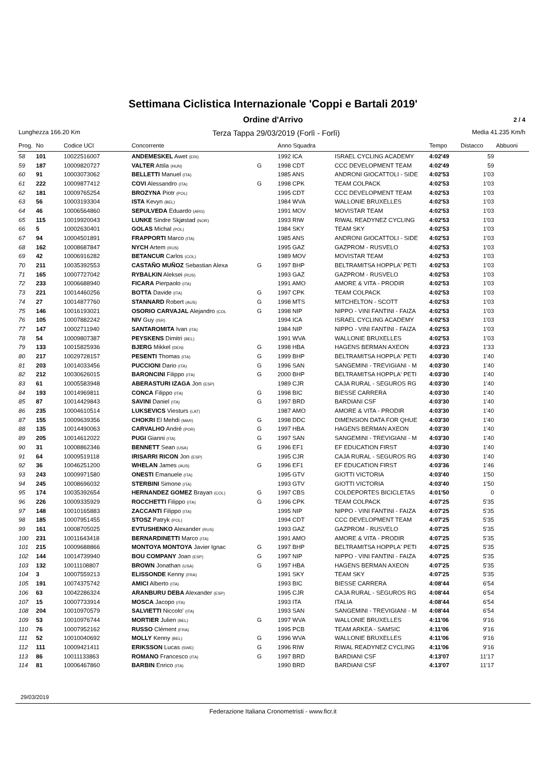Settimana Ciclistica Internazionale 'Coppi e Bartali 2019'
Ordine d'Arrivo 2 / 4
Lunghezza 166.20 Km Terza Tappa 29/03/2019 (Forlì - Forlì) Media 41.235 Km/h
| Prog. | No | Codice UCI | Concorrente | | Anno Squadra | | Tempo | Distacco | Abbuoni |
| --- | --- | --- | --- | --- | --- | --- | --- | --- | --- |
| 58 | 101 | 10022516007 | ANDEMESKEL Awet (ERI) | | 1992 ICA | ISRAEL CYCLING ACADEMY | 4:02'49 | 59 | |
| 59 | 187 | 10009820727 | VALTER Attila (HUN) | G | 1998 CDT | CCC DEVELOPMENT TEAM | 4:02'49 | 59 | |
| 60 | 91 | 10003073062 | BELLETTI Manuel (ITA) | | 1985 ANS | ANDRONI GIOCATTOLI - SIDE | 4:02'53 | 1'03 | |
| 61 | 222 | 10009877412 | COVI Alessandro (ITA) | G | 1998 CPK | TEAM COLPACK | 4:02'53 | 1'03 | |
| 62 | 181 | 10009765254 | BROZYNA Piotr (POL) | | 1995 CDT | CCC DEVELOPMENT TEAM | 4:02'53 | 1'03 | |
| 63 | 56 | 10003193304 | ISTA Kevyn (BEL) | | 1984 WVA | WALLONIE BRUXELLES | 4:02'53 | 1'03 | |
| 64 | 46 | 10006564860 | SEPULVEDA Eduardo (ARG) | | 1991 MOV | MOVISTAR TEAM | 4:02'53 | 1'03 | |
| 65 | 115 | 10019920043 | LUNKE Sindre Skjøstad (NOR) | | 1993 RIW | RIWAL READYNEZ CYCLING | 4:02'53 | 1'03 | |
| 66 | 5 | 10002630401 | GOLAS Michal (POL) | | 1984 SKY | TEAM SKY | 4:02'53 | 1'03 | |
| 67 | 94 | 10004501891 | FRAPPORTI Marco (ITA) | | 1985 ANS | ANDRONI GIOCATTOLI - SIDE | 4:02'53 | 1'03 | |
| 68 | 162 | 10008687847 | NYCH Artem (RUS) | | 1995 GAZ | GAZPROM - RUSVELO | 4:02'53 | 1'03 | |
| 69 | 42 | 10006916282 | BETANCUR Carlos (COL) | | 1989 MOV | MOVISTAR TEAM | 4:02'53 | 1'03 | |
| 70 | 211 | 10035392553 | CASTAÑO MUÑOZ Sebastian Alexa | G | 1997 BHP | BELTRAMITSA HOPPLA' PETI | 4:02'53 | 1'03 | |
| 71 | 165 | 10007727042 | RYBALKIN Aleksei (RUS) | | 1993 GAZ | GAZPROM - RUSVELO | 4:02'53 | 1'03 | |
| 72 | 233 | 10006688940 | FICARA Pierpaolo (ITA) | | 1991 AMO | AMORE & VITA - PRODIR | 4:02'53 | 1'03 | |
| 73 | 221 | 10014460256 | BOTTA Davide (ITA) | G | 1997 CPK | TEAM COLPACK | 4:02'53 | 1'03 | |
| 74 | 27 | 10014877760 | STANNARD Robert (AUS) | G | 1998 MTS | MITCHELTON - SCOTT | 4:02'53 | 1'03 | |
| 75 | 146 | 10016193021 | OSORIO CARVAJAL Alejandro (COL | G | 1998 NIP | NIPPO - VINI FANTINI - FAIZA | 4:02'53 | 1'03 | |
| 76 | 105 | 10007882242 | NIV Guy (ISR) | | 1994 ICA | ISRAEL CYCLING ACADEMY | 4:02'53 | 1'03 | |
| 77 | 147 | 10002711940 | SANTAROMITA Ivan (ITA) | | 1984 NIP | NIPPO - VINI FANTINI - FAIZA | 4:02'53 | 1'03 | |
| 78 | 54 | 10009807387 | PEYSKENS Dimitri (BEL) | | 1991 WVA | WALLONIE BRUXELLES | 4:02'53 | 1'03 | |
| 79 | 133 | 10015825936 | BJERG Mikkel (DEN) | G | 1998 HBA | HAGENS BERMAN AXEON | 4:03'23 | 1'33 | |
| 80 | 217 | 10029728157 | PESENTI Thomas (ITA) | G | 1999 BHP | BELTRAMITSA HOPPLA' PETI | 4:03'30 | 1'40 | |
| 81 | 203 | 10014033456 | PUCCIONI Dario (ITA) | G | 1996 SAN | SANGEMINI - TREVIGIANI - M | 4:03'30 | 1'40 | |
| 82 | 212 | 10030626015 | BARONCINI Filippo (ITA) | G | 2000 BHP | BELTRAMITSA HOPPLA' PETI | 4:03'30 | 1'40 | |
| 83 | 61 | 10005583948 | ABERASTURI IZAGA Jon (ESP) | | 1989 CJR | CAJA RURAL - SEGUROS RG | 4:03'30 | 1'40 | |
| 84 | 193 | 10014969811 | CONCA Filippo (ITA) | G | 1998 BIC | BIESSE CARRERA | 4:03'30 | 1'40 | |
| 85 | 87 | 10014429843 | SAVINI Daniel (ITA) | G | 1997 BRD | BARDIANI CSF | 4:03'30 | 1'40 | |
| 86 | 235 | 10004610514 | LUKSEVICS Viesturs (LAT) | | 1987 AMO | AMORE & VITA - PRODIR | 4:03'30 | 1'40 | |
| 87 | 155 | 10009639356 | CHOKRI El Mehdi (MAR) | G | 1998 DDC | DIMENSION DATA FOR QHUE | 4:03'30 | 1'40 | |
| 88 | 135 | 10014490063 | CARVALHO André (POR) | G | 1997 HBA | HAGENS BERMAN AXEON | 4:03'30 | 1'40 | |
| 89 | 205 | 10014612022 | PUGI Gianni (ITA) | G | 1997 SAN | SANGEMINI - TREVIGIANI - M | 4:03'30 | 1'40 | |
| 90 | 31 | 10008862346 | BENNETT Sean (USA) | G | 1996 EF1 | EF EDUCATION FIRST | 4:03'30 | 1'40 | |
| 91 | 64 | 10009519118 | IRISARRI RICON Jon (ESP) | | 1995 CJR | CAJA RURAL - SEGUROS RG | 4:03'30 | 1'40 | |
| 92 | 36 | 10046251200 | WHELAN James (AUS) | G | 1996 EF1 | EF EDUCATION FIRST | 4:03'36 | 1'46 | |
| 93 | 243 | 10009971580 | ONESTI Emanuele (ITA) | | 1995 GTV | GIOTTI VICTORIA | 4:03'40 | 1'50 | |
| 94 | 245 | 10008696032 | STERBINI Simone (ITA) | | 1993 GTV | GIOTTI VICTORIA | 4:03'40 | 1'50 | |
| 95 | 174 | 10035392654 | HERNANDEZ GOMEZ Brayan (COL) | G | 1997 CBS | COLDEPORTES BICICLETAS | 4:01'50 | 0 | |
| 96 | 226 | 10009335929 | ROCCHETTI Filippo (ITA) | G | 1996 CPK | TEAM COLPACK | 4:07'25 | 5'35 | |
| 97 | 148 | 10010165883 | ZACCANTI Filippo (ITA) | | 1995 NIP | NIPPO - VINI FANTINI - FAIZA | 4:07'25 | 5'35 | |
| 98 | 185 | 10007951455 | STOSZ Patryk (POL) | | 1994 CDT | CCC DEVELOPMENT TEAM | 4:07'25 | 5'35 | |
| 99 | 161 | 10008705025 | EVTUSHENKO Alexander (RUS) | | 1993 GAZ | GAZPROM - RUSVELO | 4:07'25 | 5'35 | |
| 100 | 231 | 10011643418 | BERNARDINETTI Marco (ITA) | | 1991 AMO | AMORE & VITA - PRODIR | 4:07'25 | 5'35 | |
| 101 | 215 | 10009688866 | MONTOYA MONTOYA Javier Ignac | G | 1997 BHP | BELTRAMITSA HOPPLA' PETI | 4:07'25 | 5'35 | |
| 102 | 144 | 10014739940 | BOU COMPANY Joan (ESP) | G | 1997 NIP | NIPPO - VINI FANTINI - FAIZA | 4:07'25 | 5'35 | |
| 103 | 132 | 10011108807 | BROWN Jonathan (USA) | G | 1997 HBA | HAGENS BERMAN AXEON | 4:07'25 | 5'35 | |
| 104 | 3 | 10007559213 | ELISSONDE Kenny (FRA) | | 1991 SKY | TEAM SKY | 4:07'25 | 5'35 | |
| 105 | 191 | 10074375742 | AMICI Alberto (ITA) | | 1993 BIC | BIESSE CARRERA | 4:08'44 | 6'54 | |
| 106 | 63 | 10042286324 | ARANBURU DEBA Alexander (ESP) | | 1995 CJR | CAJA RURAL - SEGUROS RG | 4:08'44 | 6'54 | |
| 107 | 15 | 10007733914 | MOSCA Jacopo (ITA) | | 1993 ITA | ITALIA | 4:08'44 | 6'54 | |
| 108 | 204 | 10010970579 | SALVIETTI Niccolo' (ITA) | | 1993 SAN | SANGEMINI - TREVIGIANI - M | 4:08'44 | 6'54 | |
| 109 | 53 | 10010976744 | MORTIER Julien (BEL) | G | 1997 WVA | WALLONIE BRUXELLES | 4:11'06 | 9'16 | |
| 110 | 76 | 10007952162 | RUSSO Clément (FRA) | | 1995 PCB | TEAM ARKEA - SAMSIC | 4:11'06 | 9'16 | |
| 111 | 52 | 10010040692 | MOLLY Kenny (BEL) | G | 1996 WVA | WALLONIE BRUXELLES | 4:11'06 | 9'16 | |
| 112 | 111 | 10009421411 | ERIKSSON Lucas (SWE) | G | 1996 RIW | RIWAL READYNEZ CYCLING | 4:11'06 | 9'16 | |
| 113 | 86 | 10011133863 | ROMANO Francesco (ITA) | G | 1997 BRD | BARDIANI CSF | 4:13'07 | 11'17 | |
| 114 | 81 | 10006467860 | BARBIN Enrico (ITA) | | 1990 BRD | BARDIANI CSF | 4:13'07 | 11'17 | |
29/03/2019
Federazione Italiana Cronometristi - www.ficr.it